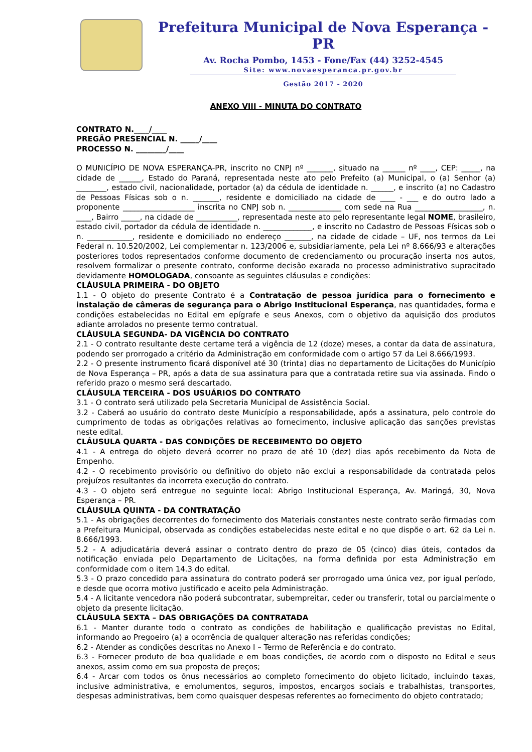Prefeitura Municipal de Nova Esperança - PR
Av. Rocha Pombo, 1453 - Fone/Fax (44) 3252-4545
Site: www.novaesperanca.pr.gov.br
Gestão 2017 - 2020
ANEXO VIII - MINUTA DO CONTRATO
CONTRATO N.____/____
PREGÃO PRESENCIAL N. _____/____
PROCESSO N. ________/____
O MUNICÍPIO DE NOVA ESPERANÇA-PR, inscrito no CNPJ nº _______, situado na ______ nº ____, CEP: _____, na cidade de ______, Estado do Paraná, representada neste ato pelo Prefeito (a) Municipal, o (a) Senhor (a) ________, estado civil, nacionalidade, portador (a) da cédula de identidade n. ______, e inscrito (a) no Cadastro de Pessoas Físicas sob o n. _______, residente e domiciliado na cidade de ____ - ___ e do outro lado a proponente ___________________ inscrita no CNPJ sob n. ______________ com sede na Rua __________________, n. ____, Bairro _____, na cidade de ___________, representada neste ato pelo representante legal NOME, brasileiro, estado civil, portador da cédula de identidade n. _____________, e inscrito no Cadastro de Pessoas Físicas sob o n. ____________, residente e domiciliado no endereço _______, na cidade de cidade – UF, nos termos da Lei Federal n. 10.520/2002, Lei complementar n. 123/2006 e, subsidiariamente, pela Lei nº 8.666/93 e alterações posteriores todos representados conforme documento de credenciamento ou procuração inserta nos autos, resolvem formalizar o presente contrato, conforme decisão exarada no processo administrativo supracitado devidamente HOMOLOGADA, consoante as seguintes cláusulas e condições:
CLÁUSULA PRIMEIRA - DO OBJETO
1.1 - O objeto do presente Contrato é a Contratação de pessoa jurídica para o fornecimento e instalação de câmeras de segurança para o Abrigo Institucional Esperança, nas quantidades, forma e condições estabelecidas no Edital em epígrafe e seus Anexos, com o objetivo da aquisição dos produtos adiante arrolados no presente termo contratual.
CLÁUSULA SEGUNDA- DA VIGÊNCIA DO CONTRATO
2.1 - O contrato resultante deste certame terá a vigência de 12 (doze) meses, a contar da data de assinatura, podendo ser prorrogado a critério da Administração em conformidade com o artigo 57 da Lei 8.666/1993.
2.2 - O presente instrumento ficará disponível até 30 (trinta) dias no departamento de Licitações do Município de Nova Esperança – PR, após a data de sua assinatura para que a contratada retire sua via assinada. Findo o referido prazo o mesmo será descartado.
CLÁUSULA TERCEIRA - DOS USUÁRIOS DO CONTRATO
3.1 - O contrato será utilizado pela Secretaria Municipal de Assistência Social.
3.2 - Caberá ao usuário do contrato deste Município a responsabilidade, após a assinatura, pelo controle do cumprimento de todas as obrigações relativas ao fornecimento, inclusive aplicação das sanções previstas neste edital.
CLÁUSULA QUARTA - DAS CONDIÇÕES DE RECEBIMENTO DO OBJETO
4.1 - A entrega do objeto deverá ocorrer no prazo de até 10 (dez) dias após recebimento da Nota de Empenho.
4.2 - O recebimento provisório ou definitivo do objeto não exclui a responsabilidade da contratada pelos prejuízos resultantes da incorreta execução do contrato.
4.3 - O objeto será entregue no seguinte local: Abrigo Institucional Esperança, Av. Maringá, 30, Nova Esperança – PR.
CLÁUSULA QUINTA - DA CONTRATAÇÃO
5.1 - As obrigações decorrentes do fornecimento dos Materiais constantes neste contrato serão firmadas com a Prefeitura Municipal, observada as condições estabelecidas neste edital e no que dispõe o art. 62 da Lei n. 8.666/1993.
5.2 - A adjudicatária deverá assinar o contrato dentro do prazo de 05 (cinco) dias úteis, contados da notificação enviada pelo Departamento de Licitações, na forma definida por esta Administração em conformidade com o item 14.3 do edital.
5.3 - O prazo concedido para assinatura do contrato poderá ser prorrogado uma única vez, por igual período, e desde que ocorra motivo justificado e aceito pela Administração.
5.4 - A licitante vencedora não poderá subcontratar, subempreitar, ceder ou transferir, total ou parcialmente o objeto da presente licitação.
CLÁUSULA SEXTA – DAS OBRIGAÇÕES DA CONTRATADA
6.1 - Manter durante todo o contrato as condições de habilitação e qualificação previstas no Edital, informando ao Pregoeiro (a) a ocorrência de qualquer alteração nas referidas condições;
6.2 - Atender as condições descritas no Anexo I – Termo de Referência e do contrato.
6.3 - Fornecer produto de boa qualidade e em boas condições, de acordo com o disposto no Edital e seus anexos, assim como em sua proposta de preços;
6.4 - Arcar com todos os ônus necessários ao completo fornecimento do objeto licitado, incluindo taxas, inclusive administrativa, e emolumentos, seguros, impostos, encargos sociais e trabalhistas, transportes, despesas administrativas, bem como quaisquer despesas referentes ao fornecimento do objeto contratado;